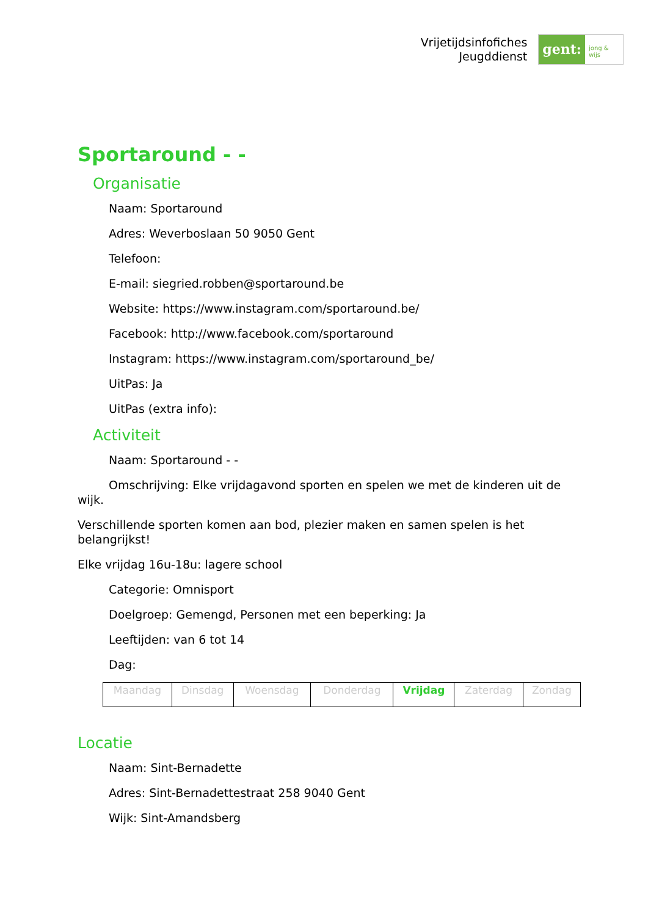Vrijetijdsinfofiches
Jeugddienst
gent:
jong & wijs
Sportaround - -
Organisatie
Naam: Sportaround
Adres: Weverboslaan 50 9050 Gent
Telefoon:
E-mail: siegried.robben@sportaround.be
Website: https://www.instagram.com/sportaround.be/
Facebook: http://www.facebook.com/sportaround
Instagram: https://www.instagram.com/sportaround_be/
UitPas: Ja
UitPas (extra info):
Activiteit
Naam: Sportaround - -
Omschrijving: Elke vrijdagavond sporten en spelen we met de kinderen uit de wijk.
Verschillende sporten komen aan bod, plezier maken en samen spelen is het belangrijkst!
Elke vrijdag 16u-18u: lagere school
Categorie: Omnisport
Doelgroep: Gemengd, Personen met een beperking: Ja
Leeftijden: van 6 tot 14
Dag:
| Maandag | Dinsdag | Woensdag | Donderdag | Vrijdag | Zaterdag | Zondag |
Locatie
Naam: Sint-Bernadette
Adres: Sint-Bernadettestraat 258 9040 Gent
Wijk: Sint-Amandsberg